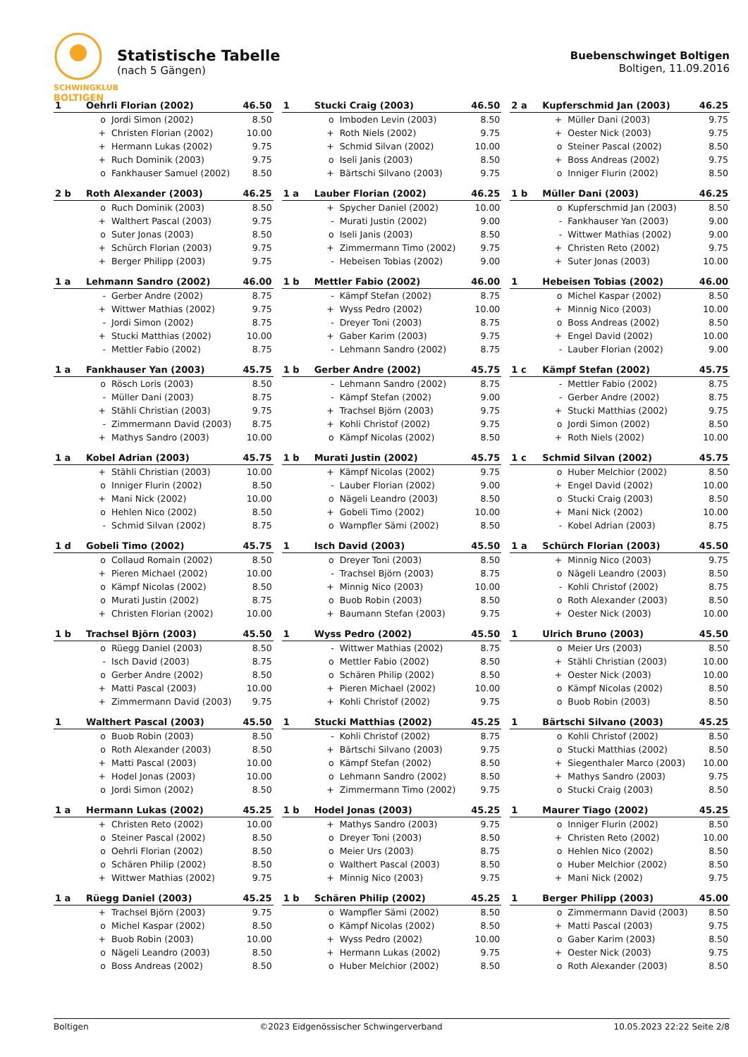SCHWINGKLUB
BOLTIGEN
Statistische Tabelle
(nach 5 Gängen)
Buebenschwinget Boltigen
Boltigen, 11.09.2016
| 1 | Oehrli Florian (2002) | | 46.50 |
| --- | --- | --- | --- |
| | o | Jordi Simon (2002) | 8.50 |
| | + | Christen Florian (2002) | 10.00 |
| | + | Hermann Lukas (2002) | 9.75 |
| | + | Ruch Dominik (2003) | 9.75 |
| | o | Fankhauser Samuel (2002) | 8.50 |
| 1 | Stucki Craig (2003) | | 46.50 |
| --- | --- | --- | --- |
| | o | Imboden Levin (2003) | 8.50 |
| | + | Roth Niels (2002) | 9.75 |
| | + | Schmid Silvan (2002) | 10.00 |
| | o | Iseli Janis (2003) | 8.50 |
| | + | Bärtschi Silvano (2003) | 9.75 |
| 2 a | Kupferschmid Jan (2003) | | 46.25 |
| --- | --- | --- | --- |
| | + | Müller Dani (2003) | 9.75 |
| | + | Oester Nick (2003) | 9.75 |
| | o | Steiner Pascal (2002) | 8.50 |
| | + | Boss Andreas (2002) | 9.75 |
| | o | Inniger Flurin (2002) | 8.50 |
| 2 b | Roth Alexander (2003) | | 46.25 |
| --- | --- | --- | --- |
| | o | Ruch Dominik (2003) | 8.50 |
| | + | Walthert Pascal (2003) | 9.75 |
| | o | Suter Jonas (2003) | 8.50 |
| | + | Schürch Florian (2003) | 9.75 |
| | + | Berger Philipp (2003) | 9.75 |
| 1 a | Lauber Florian (2002) | | 46.25 |
| --- | --- | --- | --- |
| | + | Spycher Daniel (2002) | 10.00 |
| | - | Murati Justin (2002) | 9.00 |
| | o | Iseli Janis (2003) | 8.50 |
| | + | Zimmermann Timo (2002) | 9.75 |
| | - | Hebeisen Tobias (2002) | 9.00 |
| 1 b | Müller Dani (2003) | | 46.25 |
| --- | --- | --- | --- |
| | o | Kupferschmid Jan (2003) | 8.50 |
| | - | Fankhauser Yan (2003) | 9.00 |
| | - | Wittwer Mathias (2002) | 9.00 |
| | + | Christen Reto (2002) | 9.75 |
| | + | Suter Jonas (2003) | 10.00 |
| 1 a | Lehmann Sandro (2002) | | 46.00 |
| --- | --- | --- | --- |
| | - | Gerber Andre (2002) | 8.75 |
| | + | Wittwer Mathias (2002) | 9.75 |
| | - | Jordi Simon (2002) | 8.75 |
| | + | Stucki Matthias (2002) | 10.00 |
| | - | Mettler Fabio (2002) | 8.75 |
| 1 b | Mettler Fabio (2002) | | 46.00 |
| --- | --- | --- | --- |
| | - | Kämpf Stefan (2002) | 8.75 |
| | + | Wyss Pedro (2002) | 10.00 |
| | - | Dreyer Toni (2003) | 8.75 |
| | + | Gaber Karim (2003) | 9.75 |
| | - | Lehmann Sandro (2002) | 8.75 |
| 1 | Hebeisen Tobias (2002) | | 46.00 |
| --- | --- | --- | --- |
| | o | Michel Kaspar (2002) | 8.50 |
| | + | Minnig Nico (2003) | 10.00 |
| | o | Boss Andreas (2002) | 8.50 |
| | + | Engel David (2002) | 10.00 |
| | - | Lauber Florian (2002) | 9.00 |
| 1 a | Fankhauser Yan (2003) | | 45.75 |
| --- | --- | --- | --- |
| | o | Rösch Loris (2003) | 8.50 |
| | - | Müller Dani (2003) | 8.75 |
| | + | Stähli Christian (2003) | 9.75 |
| | - | Zimmermann David (2003) | 8.75 |
| | + | Mathys Sandro (2003) | 10.00 |
| 1 b | Gerber Andre (2002) | | 45.75 |
| --- | --- | --- | --- |
| | - | Lehmann Sandro (2002) | 8.75 |
| | - | Kämpf Stefan (2002) | 9.00 |
| | + | Trachsel Björn (2003) | 9.75 |
| | + | Kohli Christof (2002) | 9.75 |
| | o | Kämpf Nicolas (2002) | 8.50 |
| 1 c | Kämpf Stefan (2002) | | 45.75 |
| --- | --- | --- | --- |
| | - | Mettler Fabio (2002) | 8.75 |
| | - | Gerber Andre (2002) | 8.75 |
| | + | Stucki Matthias (2002) | 9.75 |
| | o | Jordi Simon (2002) | 8.50 |
| | + | Roth Niels (2002) | 10.00 |
| 1 a | Kobel Adrian (2003) | | 45.75 |
| --- | --- | --- | --- |
| | + | Stähli Christian (2003) | 10.00 |
| | o | Inniger Flurin (2002) | 8.50 |
| | + | Mani Nick (2002) | 10.00 |
| | o | Hehlen Nico (2002) | 8.50 |
| | - | Schmid Silvan (2002) | 8.75 |
| 1 b | Murati Justin (2002) | | 45.75 |
| --- | --- | --- | --- |
| | + | Kämpf Nicolas (2002) | 9.75 |
| | - | Lauber Florian (2002) | 9.00 |
| | o | Nägeli Leandro (2003) | 8.50 |
| | + | Gobeli Timo (2002) | 10.00 |
| | o | Wampfler Sämi (2002) | 8.50 |
| 1 c | Schmid Silvan (2002) | | 45.75 |
| --- | --- | --- | --- |
| | o | Huber Melchior (2002) | 8.50 |
| | + | Engel David (2002) | 10.00 |
| | o | Stucki Craig (2003) | 8.50 |
| | + | Mani Nick (2002) | 10.00 |
| | - | Kobel Adrian (2003) | 8.75 |
| 1 d | Gobeli Timo (2002) | | 45.75 |
| --- | --- | --- | --- |
| | o | Collaud Romain (2002) | 8.50 |
| | + | Pieren Michael (2002) | 10.00 |
| | o | Kämpf Nicolas (2002) | 8.50 |
| | o | Murati Justin (2002) | 8.75 |
| | + | Christen Florian (2002) | 10.00 |
| 1 | Isch David (2003) | | 45.50 |
| --- | --- | --- | --- |
| | o | Dreyer Toni (2003) | 8.50 |
| | - | Trachsel Björn (2003) | 8.75 |
| | + | Minnig Nico (2003) | 10.00 |
| | o | Buob Robin (2003) | 8.50 |
| | + | Baumann Stefan (2003) | 9.75 |
| 1 a | Schürch Florian (2003) | | 45.50 |
| --- | --- | --- | --- |
| | + | Minnig Nico (2003) | 9.75 |
| | o | Nägeli Leandro (2003) | 8.50 |
| | - | Kohli Christof (2002) | 8.75 |
| | o | Roth Alexander (2003) | 8.50 |
| | + | Oester Nick (2003) | 10.00 |
| 1 b | Trachsel Björn (2003) | | 45.50 |
| --- | --- | --- | --- |
| | o | Rüegg Daniel (2003) | 8.50 |
| | - | Isch David (2003) | 8.75 |
| | o | Gerber Andre (2002) | 8.50 |
| | + | Matti Pascal (2003) | 10.00 |
| | + | Zimmermann David (2003) | 9.75 |
| 1 | Wyss Pedro (2002) | | 45.50 |
| --- | --- | --- | --- |
| | - | Wittwer Mathias (2002) | 8.75 |
| | o | Mettler Fabio (2002) | 8.50 |
| | o | Schären Philip (2002) | 8.50 |
| | + | Pieren Michael (2002) | 10.00 |
| | + | Kohli Christof (2002) | 9.75 |
| 1 | Ulrich Bruno (2003) | | 45.50 |
| --- | --- | --- | --- |
| | o | Meier Urs (2003) | 8.50 |
| | + | Stähli Christian (2003) | 10.00 |
| | + | Oester Nick (2003) | 10.00 |
| | o | Kämpf Nicolas (2002) | 8.50 |
| | o | Buob Robin (2003) | 8.50 |
| 1 | Walthert Pascal (2003) | | 45.50 |
| --- | --- | --- | --- |
| | o | Buob Robin (2003) | 8.50 |
| | o | Roth Alexander (2003) | 8.50 |
| | + | Matti Pascal (2003) | 10.00 |
| | + | Hodel Jonas (2003) | 10.00 |
| | o | Jordi Simon (2002) | 8.50 |
| 1 | Stucki Matthias (2002) | | 45.25 |
| --- | --- | --- | --- |
| | - | Kohli Christof (2002) | 8.75 |
| | + | Bärtschi Silvano (2003) | 9.75 |
| | o | Kämpf Stefan (2002) | 8.50 |
| | o | Lehmann Sandro (2002) | 8.50 |
| | + | Zimmermann Timo (2002) | 9.75 |
| 1 | Bärtschi Silvano (2003) | | 45.25 |
| --- | --- | --- | --- |
| | o | Kohli Christof (2002) | 8.50 |
| | o | Stucki Matthias (2002) | 8.50 |
| | + | Siegenthaler Marco (2003) | 10.00 |
| | + | Mathys Sandro (2003) | 9.75 |
| | o | Stucki Craig (2003) | 8.50 |
| 1 a | Hermann Lukas (2002) | | 45.25 |
| --- | --- | --- | --- |
| | + | Christen Reto (2002) | 10.00 |
| | o | Steiner Pascal (2002) | 8.50 |
| | o | Oehrli Florian (2002) | 8.50 |
| | o | Schären Philip (2002) | 8.50 |
| | + | Wittwer Mathias (2002) | 9.75 |
| 1 b | Hodel Jonas (2003) | | 45.25 |
| --- | --- | --- | --- |
| | + | Mathys Sandro (2003) | 9.75 |
| | o | Dreyer Toni (2003) | 8.50 |
| | o | Meier Urs (2003) | 8.75 |
| | o | Walthert Pascal (2003) | 8.50 |
| | + | Minnig Nico (2003) | 9.75 |
| 1 | Maurer Tiago (2002) | | 45.25 |
| --- | --- | --- | --- |
| | o | Inniger Flurin (2002) | 8.50 |
| | + | Christen Reto (2002) | 10.00 |
| | o | Hehlen Nico (2002) | 8.50 |
| | o | Huber Melchior (2002) | 8.50 |
| | + | Mani Nick (2002) | 9.75 |
| 1 a | Rüegg Daniel (2003) | | 45.25 |
| --- | --- | --- | --- |
| | + | Trachsel Björn (2003) | 9.75 |
| | o | Michel Kaspar (2002) | 8.50 |
| | + | Buob Robin (2003) | 10.00 |
| | o | Nägeli Leandro (2003) | 8.50 |
| | o | Boss Andreas (2002) | 8.50 |
| 1 b | Schären Philip (2002) | | 45.25 |
| --- | --- | --- | --- |
| | o | Wampfler Sämi (2002) | 8.50 |
| | o | Kämpf Nicolas (2002) | 8.50 |
| | + | Wyss Pedro (2002) | 10.00 |
| | + | Hermann Lukas (2002) | 9.75 |
| | o | Huber Melchior (2002) | 8.50 |
| 1 | Berger Philipp (2003) | | 45.00 |
| --- | --- | --- | --- |
| | o | Zimmermann David (2003) | 8.50 |
| | + | Matti Pascal (2003) | 9.75 |
| | o | Gaber Karim (2003) | 8.50 |
| | + | Oester Nick (2003) | 9.75 |
| | o | Roth Alexander (2003) | 8.50 |
Boltigen ©2023 Eidgenössischer Schwingerverband 10.05.2023 22:22 Seite 2/8